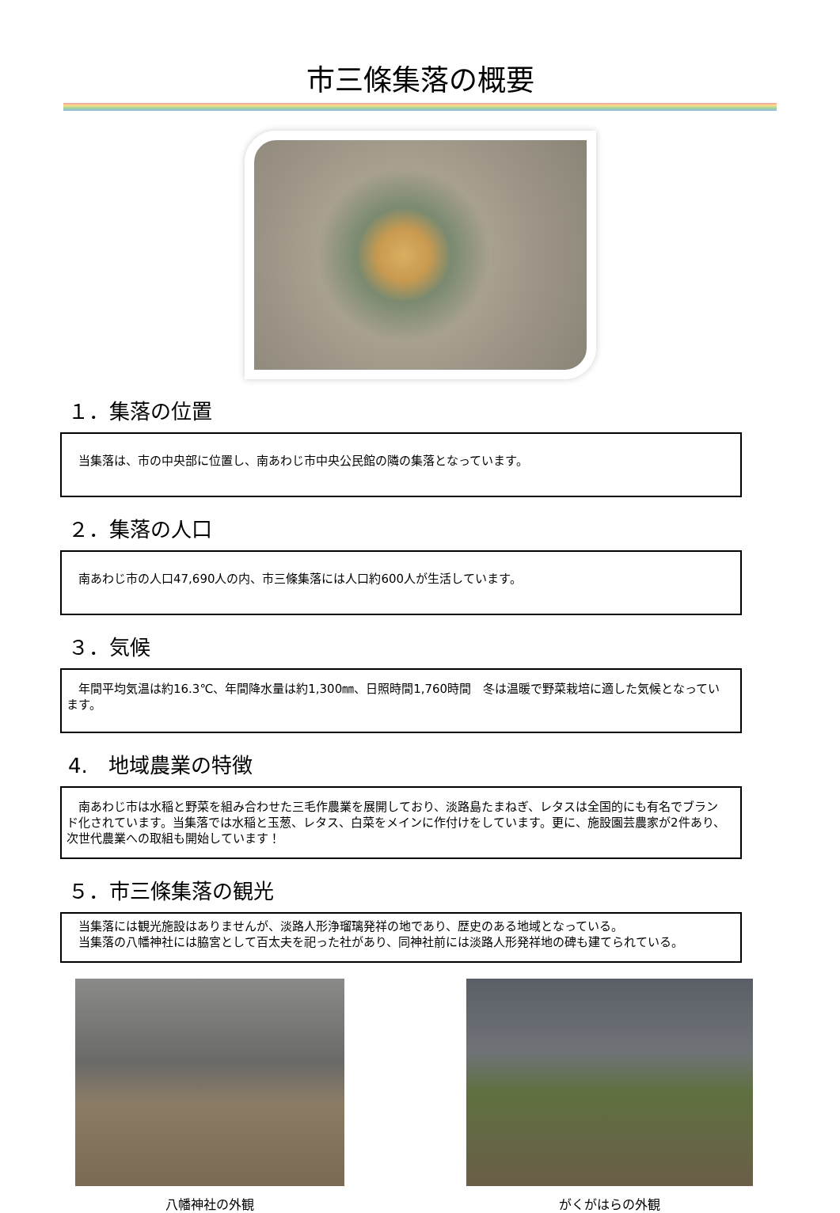市三條集落の概要
１．集落の位置
　当集落は、市の中央部に位置し、南あわじ市中央公民館の隣の集落となっています。
２．集落の人口
　南あわじ市の人口47,690人の内、市三條集落には人口約600人が生活しています。
３．気候
　年間平均気温は約16.3℃、年間降水量は約1,300㎜、日照時間1,760時間　冬は温暖で野菜栽培に適した気候となっています。
4.　地域農業の特徴
　南あわじ市は水稲と野菜を組み合わせた三毛作農業を展開しており、淡路島たまねぎ、レタスは全国的にも有名でブランド化されています。当集落では水稲と玉葱、レタス、白菜をメインに作付けをしています。更に、施設園芸農家が2件あり、次世代農業への取組も開始しています！
５．市三條集落の観光
　当集落には観光施設はありませんが、淡路人形浄瑠璃発祥の地であり、歴史のある地域となっている。
　当集落の八幡神社には脇宮として百太夫を祀った社があり、同神社前には淡路人形発祥地の碑も建てられている。
八幡神社の外観 がくがはらの外観